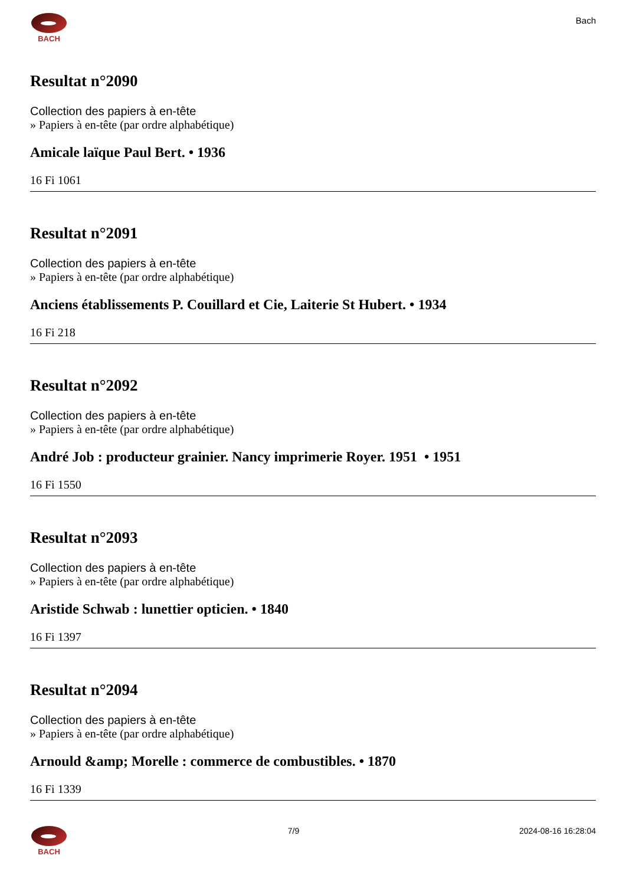BACH
Bach
Resultat n°2090
Collection des papiers à en-tête
» Papiers à en-tête (par ordre alphabétique)
Amicale laïque Paul Bert. • 1936
16 Fi 1061
Resultat n°2091
Collection des papiers à en-tête
» Papiers à en-tête (par ordre alphabétique)
Anciens établissements P. Couillard et Cie, Laiterie St Hubert. • 1934
16 Fi 218
Resultat n°2092
Collection des papiers à en-tête
» Papiers à en-tête (par ordre alphabétique)
André Job : producteur grainier. Nancy imprimerie Royer. 1951 • 1951
16 Fi 1550
Resultat n°2093
Collection des papiers à en-tête
» Papiers à en-tête (par ordre alphabétique)
Aristide Schwab : lunettier opticien. • 1840
16 Fi 1397
Resultat n°2094
Collection des papiers à en-tête
» Papiers à en-tête (par ordre alphabétique)
Arnould &amp; Morelle : commerce de combustibles. • 1870
16 Fi 1339
BACH 7/9 2024-08-16 16:28:04